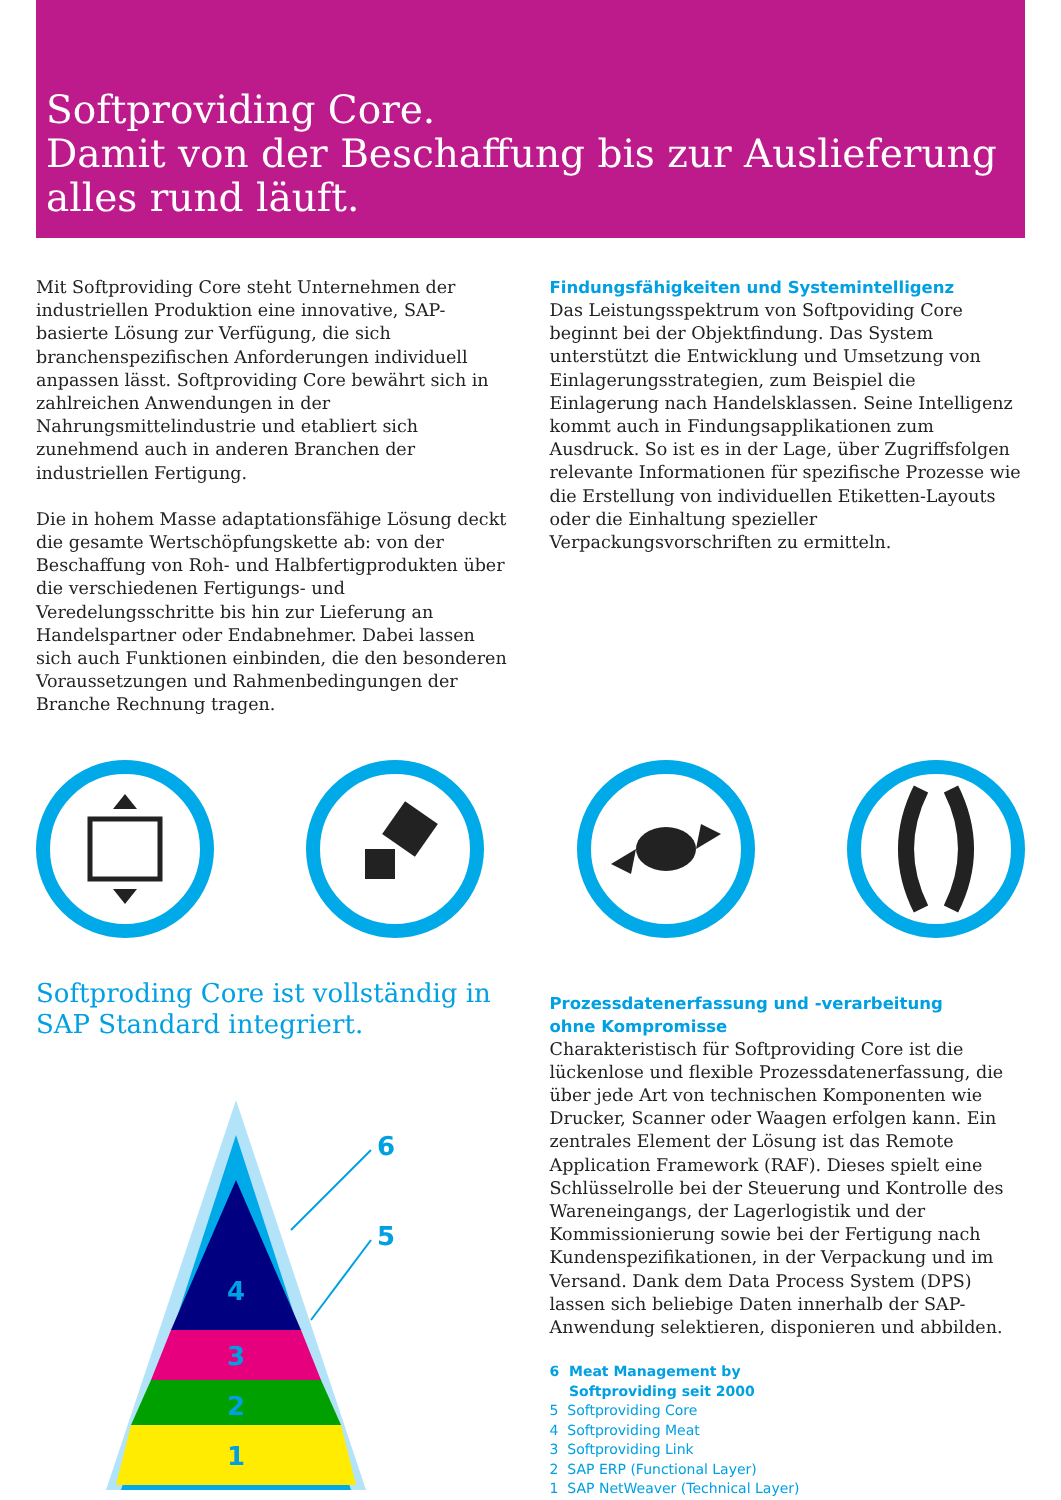Softproviding Core.
Damit von der Beschaffung bis zur Auslieferung
alles rund läuft.
Mit Softproviding Core steht Unternehmen der industriellen Produktion eine innovative, SAP-basierte Lösung zur Verfügung, die sich branchenspezifischen Anforderungen individuell anpassen lässt. Softproviding Core bewährt sich in zahlreichen Anwendungen in der Nahrungsmittelindustrie und etabliert sich zunehmend auch in anderen Branchen der industriellen Fertigung.
Die in hohem Masse adaptationsfähige Lösung deckt die gesamte Wertschöpfungskette ab: von der Beschaffung von Roh- und Halbfertigprodukten über die verschiedenen Fertigungs- und Veredelungsschritte bis hin zur Lieferung an Handelspartner oder Endabnehmer. Dabei lassen sich auch Funktionen einbinden, die den besonderen Voraussetzungen und Rahmenbedingungen der Branche Rechnung tragen.
Findungsfähigkeiten und Systemintelligenz
Das Leistungsspektrum von Softpoviding Core beginnt bei der Objektfindung. Das System unterstützt die Entwicklung und Umsetzung von Einlagerungsstrategien, zum Beispiel die Einlagerung nach Handelsklassen. Seine Intelligenz kommt auch in Findungsapplikationen zum Ausdruck. So ist es in der Lage, über Zugriffsfolgen relevante Informationen für spezifische Prozesse wie die Erstellung von individuellen Etiketten-Layouts oder die Einhaltung spezieller Verpackungsvorschriften zu ermitteln.
Softproding Core ist vollständig in SAP Standard integriert.
4
3
2
1
6
5
Prozessdatenerfassung und -verarbeitung
ohne Kompromisse
Charakteristisch für Softproviding Core ist die lückenlose und flexible Prozessdatenerfassung, die über jede Art von technischen Komponenten wie Drucker, Scanner oder Waagen erfolgen kann. Ein zentrales Element der Lösung ist das Remote Application Framework (RAF). Dieses spielt eine Schlüsselrolle bei der Steuerung und Kontrolle des Wareneingangs, der Lagerlogistik und der Kommissionierung sowie bei der Fertigung nach Kundenspezifikationen, in der Verpackung und im Versand. Dank dem Data Process System (DPS) lassen sich beliebige Daten innerhalb der SAP-Anwendung selektieren, disponieren und abbilden.
6 Meat Management by
Softproviding seit 2000
5 Softproviding Core
4 Softproviding Meat
3 Softproviding Link
2 SAP ERP (Functional Layer)
1 SAP NetWeaver (Technical Layer)